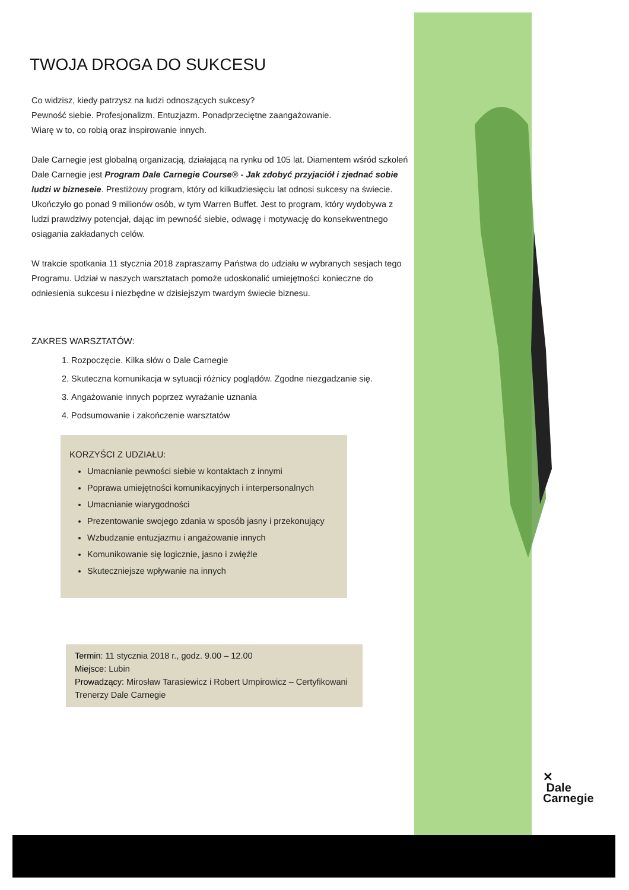TWOJA DROGA DO SUKCESU
Co widzisz, kiedy patrzysz na ludzi odnoszących sukcesy?
Pewność siebie. Profesjonalizm. Entuzjazm. Ponadprzeciętne zaangażowanie.
Wiarę w to, co robią oraz inspirowanie innych.
Dale Carnegie jest globalną organizacją, działającą na rynku od 105 lat. Diamentem wśród szkoleń Dale Carnegie jest Program Dale Carnegie Course® - Jak zdobyć przyjaciół i zjednać sobie ludzi w bizneseie. Prestiżowy program, który od kilkudziesięciu lat odnosi sukcesy na świecie. Ukończyło go ponad 9 milionów osób, w tym Warren Buffet. Jest to program, który wydobywa z ludzi prawdziwy potencjał, dając im pewność siebie, odwagę i motywację do konsekwentnego osiągania zakładanych celów.
W trakcie spotkania 11 stycznia 2018 zapraszamy Państwa do udziału w wybranych sesjach tego Programu. Udział w naszych warsztatach pomoże udoskonalić umiejętności konieczne do odniesienia sukcesu i niezbędne w dzisiejszym twardym świecie biznesu.
ZAKRES WARSZTATÓW:
1. Rozpoczęcie. Kilka słów o Dale Carnegie
2. Skuteczna komunikacja w sytuacji różnicy poglądów. Zgodne niezgadzanie się.
3. Angażowanie innych poprzez wyrażanie uznania
4. Podsumowanie i zakończenie warsztatów
KORZYŚCI Z UDZIAŁU:
Umacnianie pewności siebie w kontaktach z innymi
Poprawa umiejętności komunikacyjnych i interpersonalnych
Umacnianie wiarygodności
Prezentowanie swojego zdania w sposób jasny i przekonujący
Wzbudzanie entuzjazmu i angażowanie innych
Komunikowanie się logicznie, jasno i zwięźle
Skuteczniejsze wpływanie na innych
Termin: 11 stycznia 2018 r., godz. 9.00 – 12.00
Miejsce: Lubin
Prowadzący: Mirosław Tarasiewicz i Robert Umpirowicz – Certyfikowani Trenerzy Dale Carnegie
✕
Dale
Carnegie